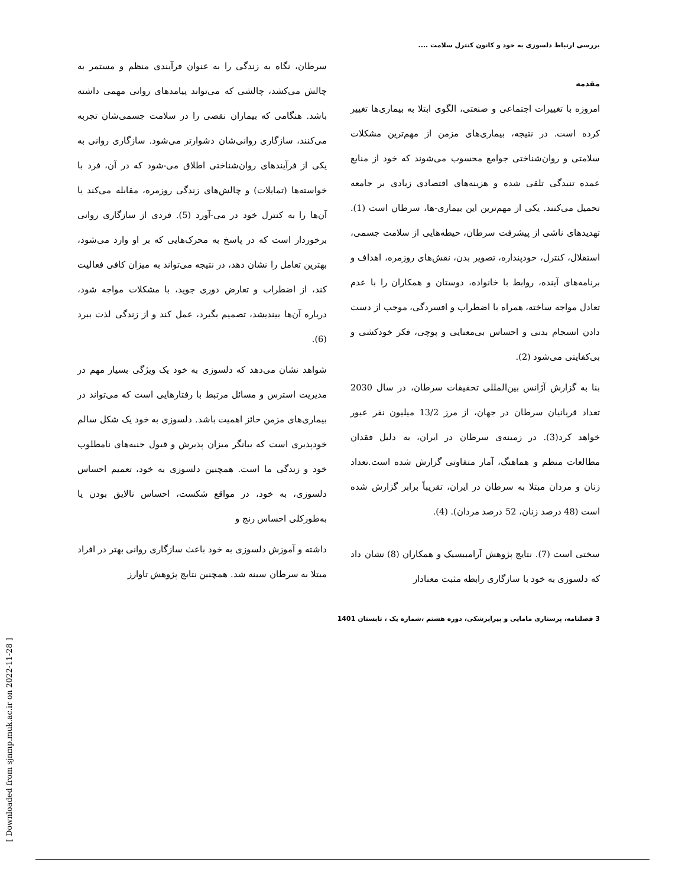بررسی ارتباط دلسوزی به خود و کانون کنترل سلامت ....
مقدمه
امروزه با تغییرات اجتماعی و صنعتی، الگوی ابتلا به بیماری‌ها تغییر کرده است. در نتیجه، بیماری‌های مزمن از مهم‌ترین مشکلات سلامتی و روان‌شناختی جوامع محسوب می‌شوند که خود از منابع عمده تنیدگی تلقی شده و هزینه‌های اقتصادی زیادی بر جامعه تحمیل می‌کنند. یکی از مهم‌ترین این بیماری-ها، سرطان است (1). تهدیدهای ناشی از پیشرفت سرطان، حیطه‌هایی از سلامت جسمی، استقلال، کنترل، خودپنداره، تصویر بدن، نقش‌های روزمره، اهداف و برنامه‌های آینده، روابط با خانواده، دوستان و همکاران را با عدم تعادل مواجه ساخته، همراه با اضطراب و افسردگی، موجب از دست دادن انسجام بدنی و احساس بی‌معنایی و پوچی، فکر خودکشی و بی‌کفایتی می‌شود (2).
بنا به گزارش آژانس بین‌المللی تحقیقات سرطان، در سال 2030 تعداد قربانیان سرطان در جهان، از مرز 13/2 میلیون نفر عبور خواهد کرد(3). در زمینه‌ی سرطان در ایران، به دلیل فقدان مطالعات منظم و هماهنگ، آمار متفاوتی گزارش شده است.تعداد زنان و مردان مبتلا به سرطان در ایران، تقریباً برابر گزارش شده است (48 درصد زنان، 52 درصد مردان). (4).
سختی است (7). نتایج پژوهش آرامبیسیک و همکاران (8) نشان داد که دلسوزی به خود با سازگاری رابطه مثبت معنادار
سرطان، نگاه به زندگی را به عنوان فرآیندی منظم و مستمر به چالش می‌کشد، چالشی که می‌تواند پیامدهای روانی مهمی داشته باشد. هنگامی که بیماران نقصی را در سلامت جسمی‌شان تجربه می‌کنند، سازگاری روانی‌شان دشوارتر می‌شود. سازگاری روانی به یکی از فرآیندهای روان‌شناختی اطلاق می-شود که در آن، فرد با خواسته‌ها (تمایلات) و چالش‌های زندگی روزمره، مقابله می‌کند یا آن‌ها را به کنترل خود در می-آورد (5). فردی از سازگاری روانی برخوردار است که در پاسخ به محرک‌هایی که بر او وارد می‌شود، بهترین تعامل را نشان دهد، در نتیجه می‌تواند به میزان کافی فعالیت کند، از اضطراب و تعارض دوری جوید، با مشکلات مواجه شود، درباره آن‌ها بیندیشد، تصمیم بگیرد، عمل کند و از زندگی لذت ببرد (6).
شواهد نشان می‌دهد که دلسوزی به خود یک ویژگی بسیار مهم در مدیریت استرس و مسائل مرتبط با رفتارهایی است که می‌تواند در بیماری‌های مزمن حائز اهمیت باشد. دلسوزی به خود یک شکل سالم خودپذیری است که بیانگر میزان پذیرش و قبول جنبه‌های نامطلوب خود و زندگی ما است. همچنین دلسوزی به خود، تعمیم احساس دلسوزی، به خود، در مواقع شکست، احساس نالایق بودن یا به‌طورکلی احساس رنج و
داشته و آموزش دلسوزی به خود باعث سازگاری روانی بهتر در افراد مبتلا به سرطان سینه شد. همچنین نتایج پژوهش تاوارز
3 فصلنامه، پرستاری مامایی و پیراپزشکی، دوره هشتم ،شماره یک ، تابستان 1401
[ Downloaded from sjnmp.muk.ac.ir on 2022-11-28 ]